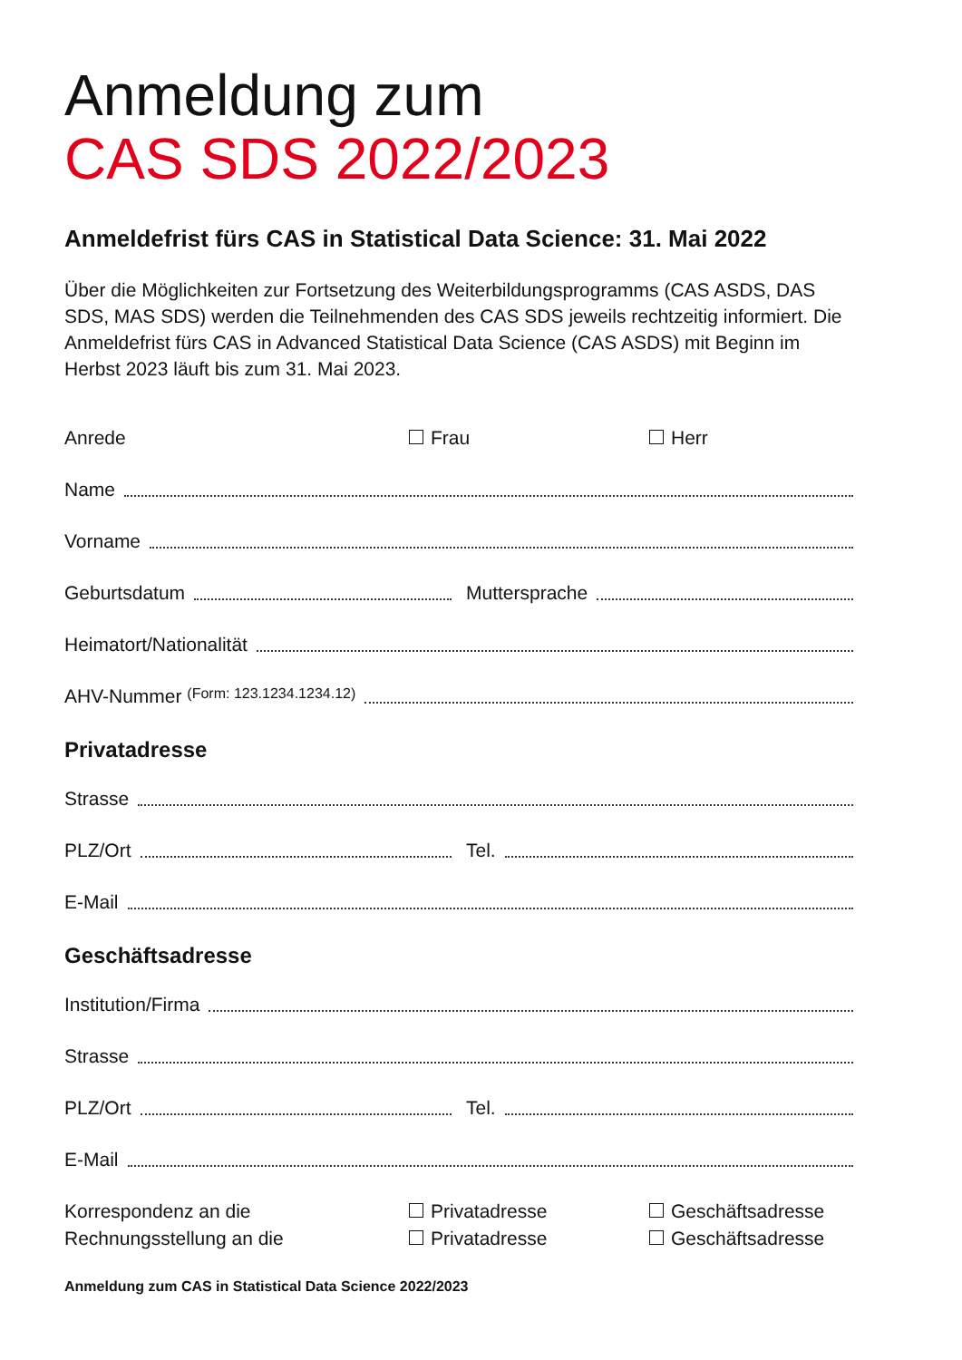Anmeldung zum
CAS SDS 2022/2023
Anmeldefrist fürs CAS in Statistical Data Science: 31. Mai 2022
Über die Möglichkeiten zur Fortsetzung des Weiterbildungsprogramms (CAS ASDS, DAS SDS, MAS SDS) werden die Teilnehmenden des CAS SDS jeweils rechtzeitig informiert. Die Anmeldefrist fürs CAS in Advanced Statistical Data Science (CAS ASDS) mit Beginn im Herbst 2023 läuft bis zum 31. Mai 2023.
Anrede Frau Herr
Name
Vorname
Geburtsdatum Muttersprache
Heimatort/Nationalität
AHV-Nummer (Form: 123.1234.1234.12)
Privatadresse
Strasse
PLZ/Ort Tel.
E-Mail
Geschäftsadresse
Institution/Firma
Strasse
PLZ/Ort Tel.
E-Mail
Korrespondenz an die Privatadresse Geschäftsadresse
Rechnungsstellung an die Privatadresse Geschäftsadresse
Anmeldung zum CAS in Statistical Data Science 2022/2023